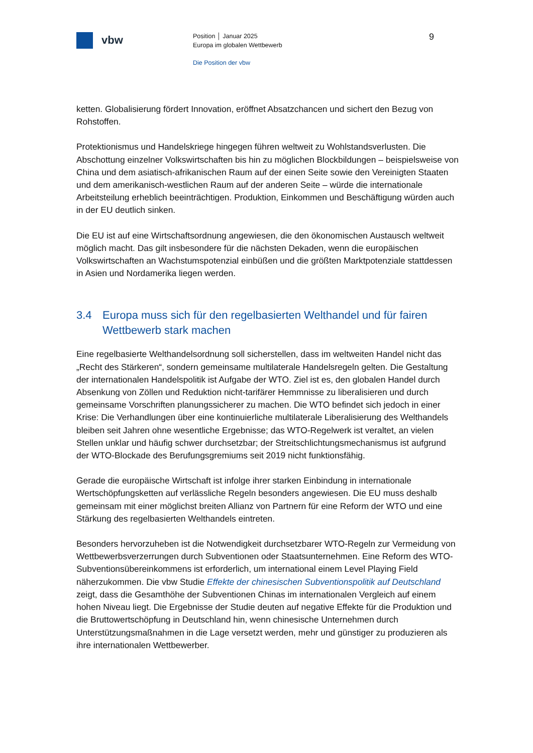vbw
Position │ Januar 2025
Europa im globalen Wettbewerb
Die Position der vbw
9
ketten. Globalisierung fördert Innovation, eröffnet Absatzchancen und sichert den Bezug von Rohstoffen.
Protektionismus und Handelskriege hingegen führen weltweit zu Wohlstandsverlusten. Die Abschottung einzelner Volkswirtschaften bis hin zu möglichen Blockbildungen – beispielsweise von China und dem asiatisch-afrikanischen Raum auf der einen Seite sowie den Vereinigten Staaten und dem amerikanisch-westlichen Raum auf der anderen Seite – würde die internationale Arbeitsteilung erheblich beeinträchtigen. Produktion, Einkommen und Beschäftigung würden auch in der EU deutlich sinken.
Die EU ist auf eine Wirtschaftsordnung angewiesen, die den ökonomischen Austausch weltweit möglich macht. Das gilt insbesondere für die nächsten Dekaden, wenn die europäischen Volkswirtschaften an Wachstumspotenzial einbüßen und die größten Marktpotenziale stattdessen in Asien und Nordamerika liegen werden.
3.4 Europa muss sich für den regelbasierten Welthandel und für fairen Wettbewerb stark machen
Eine regelbasierte Welthandelsordnung soll sicherstellen, dass im weltweiten Handel nicht das „Recht des Stärkeren“, sondern gemeinsame multilaterale Handelsregeln gelten. Die Gestaltung der internationalen Handelspolitik ist Aufgabe der WTO. Ziel ist es, den globalen Handel durch Absenkung von Zöllen und Reduktion nicht-tarifärer Hemmnisse zu liberalisieren und durch gemeinsame Vorschriften planungssicherer zu machen. Die WTO befindet sich jedoch in einer Krise: Die Verhandlungen über eine kontinuierliche multilaterale Liberalisierung des Welthandels bleiben seit Jahren ohne wesentliche Ergebnisse; das WTO-Regelwerk ist veraltet, an vielen Stellen unklar und häufig schwer durchsetzbar; der Streitschlichtungsmechanismus ist aufgrund der WTO-Blockade des Berufungsgremiums seit 2019 nicht funktionsfähig.
Gerade die europäische Wirtschaft ist infolge ihrer starken Einbindung in internationale Wertschöpfungsketten auf verlässliche Regeln besonders angewiesen. Die EU muss deshalb gemeinsam mit einer möglichst breiten Allianz von Partnern für eine Reform der WTO und eine Stärkung des regelbasierten Welthandels eintreten.
Besonders hervorzuheben ist die Notwendigkeit durchsetzbarer WTO-Regeln zur Vermeidung von Wettbewerbsverzerrungen durch Subventionen oder Staatsunternehmen. Eine Reform des WTO-Subventionsübereinkommens ist erforderlich, um international einem Level Playing Field näherzukommen. Die vbw Studie Effekte der chinesischen Subventionspolitik auf Deutschland zeigt, dass die Gesamthöhe der Subventionen Chinas im internationalen Vergleich auf einem hohen Niveau liegt. Die Ergebnisse der Studie deuten auf negative Effekte für die Produktion und die Bruttowertschöpfung in Deutschland hin, wenn chinesische Unternehmen durch Unterstützungsmaßnahmen in die Lage versetzt werden, mehr und günstiger zu produzieren als ihre internationalen Wettbewerber.